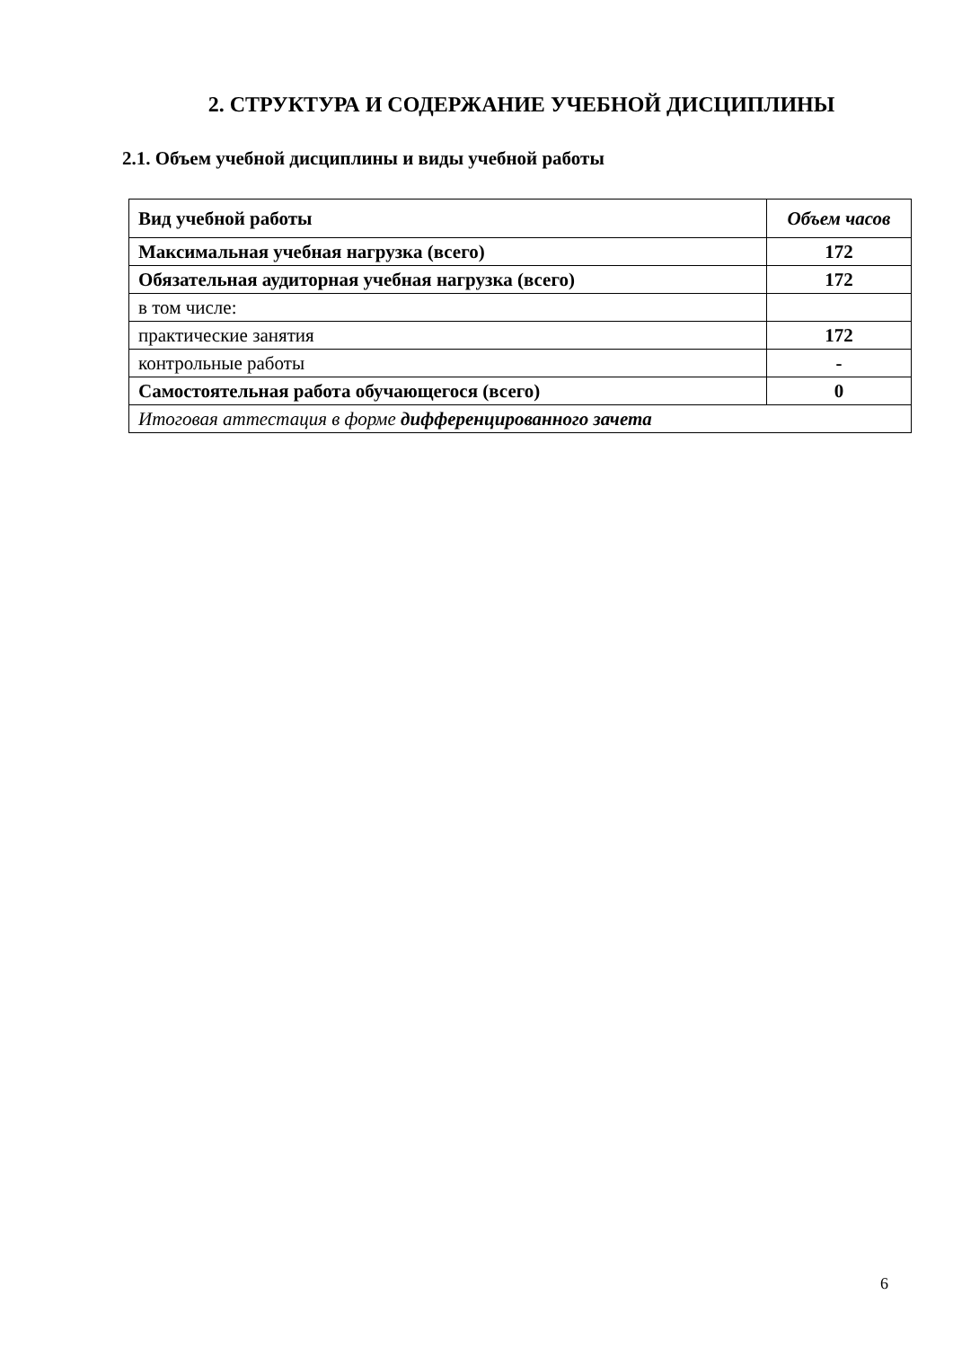2. СТРУКТУРА И СОДЕРЖАНИЕ УЧЕБНОЙ ДИСЦИПЛИНЫ
2.1. Объем учебной дисциплины и виды учебной работы
| Вид учебной работы | Объем часов |
| Максимальная учебная нагрузка (всего) | 172 |
| Обязательная аудиторная учебная нагрузка (всего) | 172 |
| в том числе: | |
| практические занятия | 172 |
| контрольные работы | - |
| Самостоятельная работа обучающегося (всего) | 0 |
| Итоговая аттестация в форме дифференцированного зачета | |
6